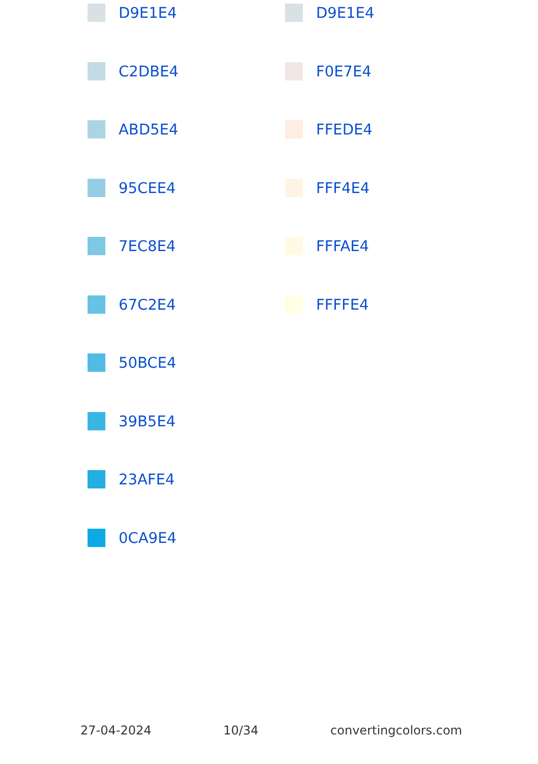D9E1E4
C2DBE4
ABD5E4
95CEE4
7EC8E4
67C2E4
50BCE4
39B5E4
23AFE4
0CA9E4
D9E1E4
F0E7E4
FFEDE4
FFF4E4
FFFAE4
FFFFE4
27-04-2024 10/34 convertingcolors.com